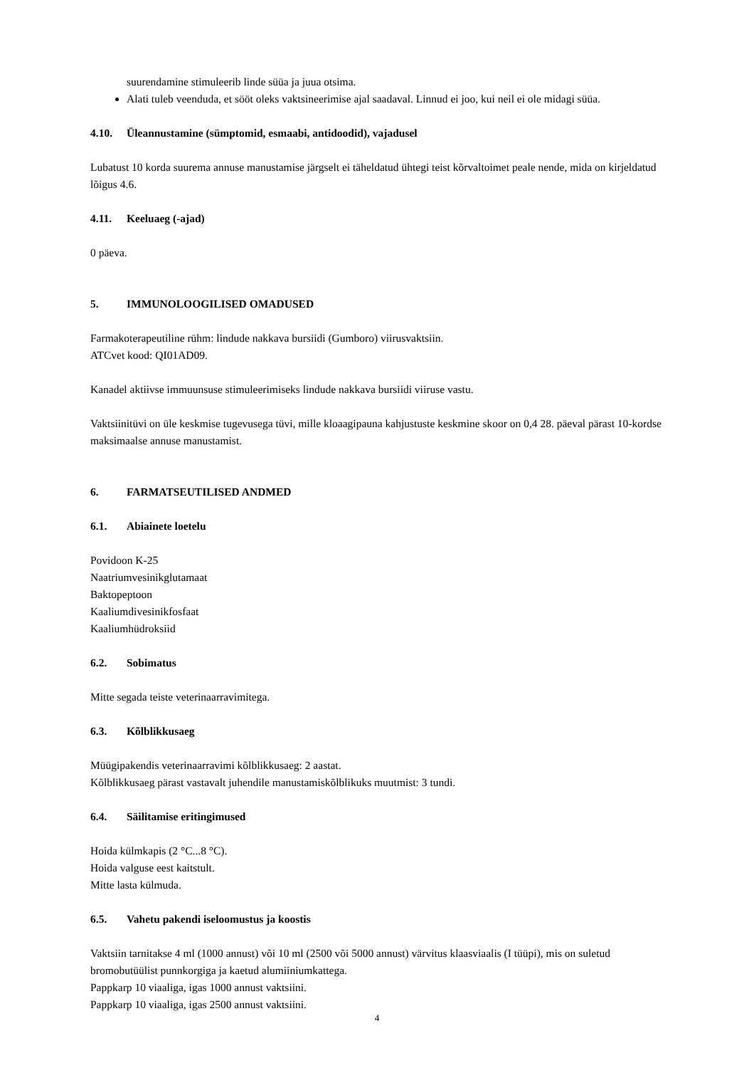suurendamine stimuleerib linde süüa ja juua otsima.
Alati tuleb veenduda, et sööt oleks vaktsineerimise ajal saadaval. Linnud ei joo, kui neil ei ole midagi süüa.
4.10. Üleannustamine (sümptomid, esmaabi, antidoodid), vajadusel
Lubatust 10 korda suurema annuse manustamise järgselt ei täheldatud ühtegi teist kõrvaltoimet peale nende, mida on kirjeldatud lõigus 4.6.
4.11. Keeluaeg (-ajad)
0 päeva.
5. IMMUNOLOOGILISED OMADUSED
Farmakoterapeutiline rühm: lindude nakkava bursiidi (Gumboro) viirusvaktsiin.
ATCvet kood: QI01AD09.
Kanadel aktiivse immuunsuse stimuleerimiseks lindude nakkava bursiidi viiruse vastu.
Vaktsiinitüvi on üle keskmise tugevusega tüvi, mille kloaagipauna kahjustuste keskmine skoor on 0,4 28. päeval pärast 10-kordse maksimaalse annuse manustamist.
6. FARMATSEUTILISED ANDMED
6.1. Abiainete loetelu
Povidoon K-25
Naatriumvesinikglutamaat
Baktopeptoon
Kaaliumdivesinikfosfaat
Kaaliumhüdroksiid
6.2. Sobimatus
Mitte segada teiste veterinaarravimitega.
6.3. Kõlblikkusaeg
Müügipakendis veterinaarravimi kõlblikkusaeg: 2 aastat.
Kõlblikkusaeg pärast vastavalt juhendile manustamiskõlblikuks muutmist: 3 tundi.
6.4. Säilitamise eritingimused
Hoida külmkapis (2 °C...8 °C).
Hoida valguse eest kaitstult.
Mitte lasta külmuda.
6.5. Vahetu pakendi iseloomustus ja koostis
Vaktsiin tarnitakse 4 ml (1000 annust) või 10 ml (2500 või 5000 annust) värvitus klaasviaalis (I tüüpi), mis on suletud bromobutüülist punnkorgiga ja kaetud alumiiniumkattega.
Pappkarp 10 viaaliga, igas 1000 annust vaktsiini.
Pappkarp 10 viaaliga, igas 2500 annust vaktsiini.
4